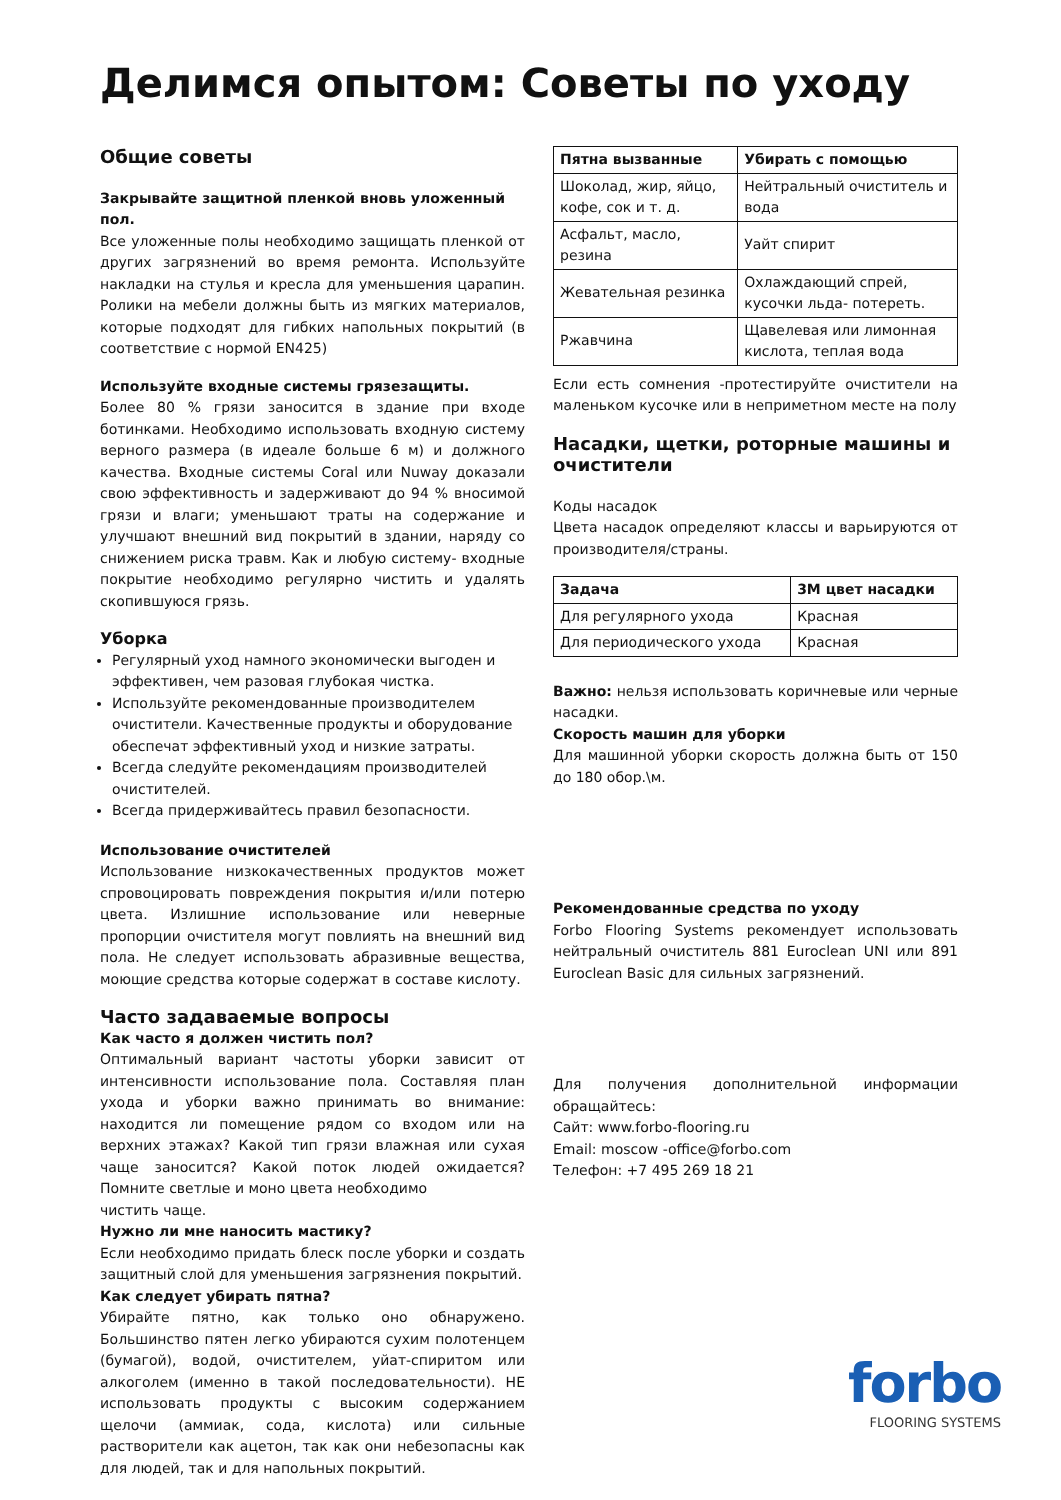Делимся опытом: Советы по уходу
Общие советы
Закрывайте защитной пленкой вновь уложенный пол.
Все уложенные полы необходимо защищать пленкой от других загрязнений во время ремонта. Используйте накладки на стулья и кресла для уменьшения царапин. Ролики на мебели должны быть из мягких материалов, которые подходят для гибких напольных покрытий (в соответствие с нормой EN425)
Используйте входные системы грязезащиты.
Более 80 % грязи заносится в здание при входе ботинками. Необходимо использовать входную систему верного размера (в идеале больше 6 м) и должного качества. Входные системы Coral или Nuway доказали свою эффективность и задерживают до 94 % вносимой грязи и влаги; уменьшают траты на содержание и улучшают внешний вид покрытий в здании, наряду со снижением риска травм. Как и любую систему- входные покрытие необходимо регулярно чистить и удалять скопившуюся грязь.
Уборка
Регулярный уход намного экономически выгоден и эффективен, чем разовая глубокая чистка.
Используйте рекомендованные производителем очистители. Качественные продукты и оборудование обеспечат эффективный уход и низкие затраты.
Всегда следуйте рекомендациям производителей очистителей.
Всегда придерживайтесь правил безопасности.
Использование очистителей
Использование низкокачественных продуктов может спровоцировать повреждения покрытия и/или потерю цвета. Излишние использование или неверные пропорции очистителя могут повлиять на внешний вид пола. Не следует использовать абразивные вещества, моющие средства которые содержат в составе кислоту.
Часто задаваемые вопросы
Как часто я должен чистить пол?
Оптимальный вариант частоты уборки зависит от интенсивности использование пола. Составляя план ухода и уборки важно принимать во внимание: находится ли помещение рядом со входом или на верхних этажах? Какой тип грязи влажная или сухая чаще заносится? Какой поток людей ожидается? Помните светлые и моно цвета необходимо
чистить чаще.
Нужно ли мне наносить мастику?
Если необходимо придать блеск после уборки и создать защитный слой для уменьшения загрязнения покрытий.
Как следует убирать пятна?
Убирайте пятно, как только оно обнаружено. Большинство пятен легко убираются сухим полотенцем (бумагой), водой, очистителем, уйат-спиритом или алкоголем (именно в такой последовательности). НЕ использовать продукты с высоким содержанием щелочи (аммиак, сода, кислота) или сильные растворители как ацетон, так как они небезопасны как для людей, так и для напольных покрытий.
| Пятна вызванные | Убирать с помощью |
| --- | --- |
| Шоколад, жир, яйцо, кофе, сок и т. д. | Нейтральный очиститель и вода |
| Асфальт, масло, резина | Уайт спирит |
| Жевательная резинка | Охлаждающий спрей, кусочки льда- потереть. |
| Ржавчина | Щавелевая или лимонная кислота, теплая вода |
Если есть сомнения -протестируйте очистители на маленьком кусочке или в неприметном месте на полу
Насадки, щетки, роторные машины и очистители
Коды насадок
Цвета насадок определяют классы и варьируются от производителя/страны.
| Задача | 3M цвет насадки |
| --- | --- |
| Для регулярного ухода | Красная |
| Для периодического ухода | Красная |
Важно: нельзя использовать коричневые или черные насадки.
Скорость машин для уборки
Для машинной уборки скорость должна быть от 150 до 180 обор.\м.
Рекомендованные средства по уходу
Forbo Flooring Systems рекомендует использовать нейтральный очиститель 881 Euroclean UNI или 891 Euroclean Basic для сильных загрязнений.
Для получения дополнительной информации обращайтесь:
Сайт: www.forbo-flooring.ru
Email: moscow -office@forbo.com
Телефон: +7 495 269 18 21
forbo
FLOORING SYSTEMS